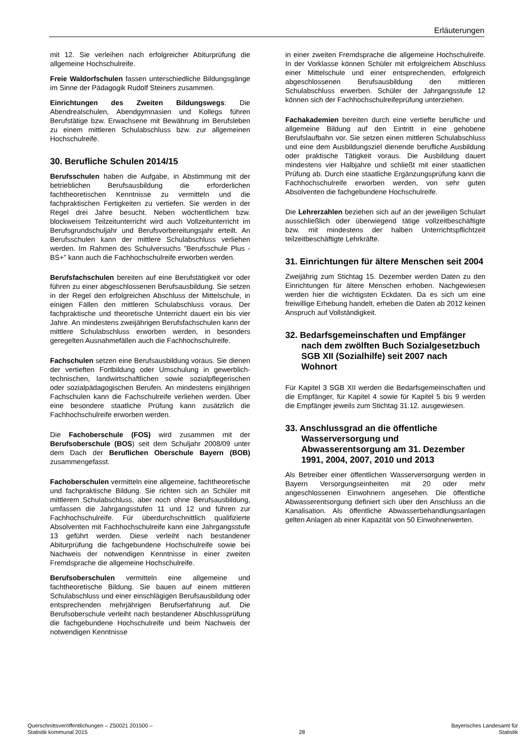Erläuterungen
mit 12. Sie verleihen nach erfolgreicher Abiturprüfung die allgemeine Hochschulreife.
Freie Waldorfschulen fassen unterschiedliche Bildungsgänge im Sinne der Pädagogik Rudolf Steiners zusammen.
Einrichtungen des Zweiten Bildungswegs: Die Abendrealschulen, Abendgymnasien und Kollegs führen Berufstätige bzw. Erwachsene mit Bewährung im Berufsleben zu einem mittleren Schulabschluss bzw. zur allgemeinen Hochschulreife.
30. Berufliche Schulen 2014/15
Berufsschulen haben die Aufgabe, in Abstimmung mit der betrieblichen Berufsausbildung die erforderlichen fachtheoretischen Kenntnisse zu vermitteln und die fachpraktischen Fertigkeiten zu vertiefen. Sie werden in der Regel drei Jahre besucht. Neben wöchentlichem bzw. blockweisem Teilzeitunterricht wird auch Vollzeitunterricht im Berufsgrundschuljahr und Berufsvorbereitungsjahr erteilt. An Berufsschulen kann der mittlere Schulabschluss verliehen werden. Im Rahmen des Schulversuchs "Berufsschule Plus - BS+" kann auch die Fachhochschulreife erworben werden.
Berufsfachschulen bereiten auf eine Berufstätigkeit vor oder führen zu einer abgeschlossenen Berufsausbildung. Sie setzen in der Regel den erfolgreichen Abschluss der Mittelschule, in einigen Fällen den mittleren Schulabschluss voraus. Der fachpraktische und theoretische Unterricht dauert ein bis vier Jahre. An mindestens zweijährigen Berufsfachschulen kann der mittlere Schulabschluss erworben werden, in besonders geregelten Ausnahmefällen auch die Fachhochschulreife.
Fachschulen setzen eine Berufsausbildung voraus. Sie dienen der vertieften Fortbildung oder Umschulung in gewerblich- technischen, landwirtschaftlichen sowie sozialpflegerischen oder sozialpädagogischen Berufen. An mindestens einjährigen Fachschulen kann die Fachschulreife verliehen werden. Über eine besondere staatliche Prüfung kann zusätzlich die Fachhochschulreife erworben werden.
Die Fachoberschule (FOS) wird zusammen mit der Berufsoberschule (BOS) seit dem Schuljahr 2008/09 unter dem Dach der Beruflichen Oberschule Bayern (BOB) zusammengefasst.
Fachoberschulen vermitteln eine allgemeine, fachtheoretische und fachpraktische Bildung. Sie richten sich an Schüler mit mittlerem Schulabschluss, aber noch ohne Berufsausbildung, umfassen die Jahrgangsstufen 11 und 12 und führen zur Fachhochschulreife. Für überdurchschnittlich qualifizierte Absolventen mit Fachhochschulreife kann eine Jahrgangsstufe 13 geführt werden. Diese verleiht nach bestandener Abiturprüfung die fachgebundene Hochschulreife sowie bei Nachweis der notwendigen Kenntnisse in einer zweiten Fremdsprache die allgemeine Hochschulreife.
Berufsoberschulen vermitteln eine allgemeine und fachtheoretische Bildung. Sie bauen auf einem mittleren Schulabschluss und einer einschlägigen Berufsausbildung oder entsprechenden mehrjährigen Berufserfahrung auf. Die Berufsoberschule verleiht nach bestandener Abschlussprüfung die fachgebundene Hochschulreife und beim Nachweis der notwendigen Kenntnisse
in einer zweiten Fremdsprache die allgemeine Hochschulreife. In der Vorklasse können Schüler mit erfolgreichem Abschluss einer Mittelschule und einer entsprechenden, erfolgreich abgeschlossenen Berufsausbildung den mittleren Schulabschluss erwerben. Schüler der Jahrgangsstufe 12 können sich der Fachhochschulreifeprüfung unterziehen.
Fachakademien bereiten durch eine vertiefte berufliche und allgemeine Bildung auf den Eintritt in eine gehobene Berufslaufbahn vor. Sie setzen einen mittleren Schulabschluss und eine dem Ausbildungsziel dienende berufliche Ausbildung oder praktische Tätigkeit voraus. Die Ausbildung dauert mindestens vier Halbjahre und schließt mit einer staatlichen Prüfung ab. Durch eine staatliche Ergänzungsprüfung kann die Fachhochschulreife erworben werden, von sehr guten Absolventen die fachgebundene Hochschulreife.
Die Lehrerzahlen beziehen sich auf an der jeweiligen Schulart ausschließlich oder überwiegend tätige vollzeitbeschäftigte bzw. mit mindestens der halben Unterrichtspflichtzeit teilzeitbeschäftigte Lehrkräfte.
31. Einrichtungen für ältere Menschen seit 2004
Zweijährig zum Stichtag 15. Dezember werden Daten zu den Einrichtungen für ältere Menschen erhoben. Nachgewiesen werden hier die wichtigsten Eckdaten. Da es sich um eine freiwillige Erhebung handelt, erheben die Daten ab 2012 keinen Anspruch auf Vollständigkeit.
32. Bedarfsgemeinschaften und Empfänger nach dem zwölften Buch Sozialgesetzbuch SGB XII (Sozialhilfe) seit 2007 nach Wohnort
Für Kapitel 3 SGB XII werden die Bedarfsgemeinschaften und die Empfänger, für Kapitel 4 sowie für Kapitel 5 bis 9 werden die Empfänger jeweils zum Stichtag 31.12. ausgewiesen.
33. Anschlussgrad an die öffentliche Wasserversorgung und Abwasserentsorgung am 31. Dezember 1991, 2004, 2007, 2010 und 2013
Als Betreiber einer öffentlichen Wasserversorgung werden in Bayern Versorgungseinheiten mit 20 oder mehr angeschlossenen Einwohnern angesehen. Die öffentliche Abwasserentsorgung definiert sich über den Anschluss an die Kanalisation. Als öffentliche Abwasserbehandlungsanlagen gelten Anlagen ab einer Kapazität von 50 Einwohnerwerten.
Querschnittsveröffentlichungen – Z50021 201500 –
Statistik kommunal 2015
28 Bayerisches Landesamt für
Statistik